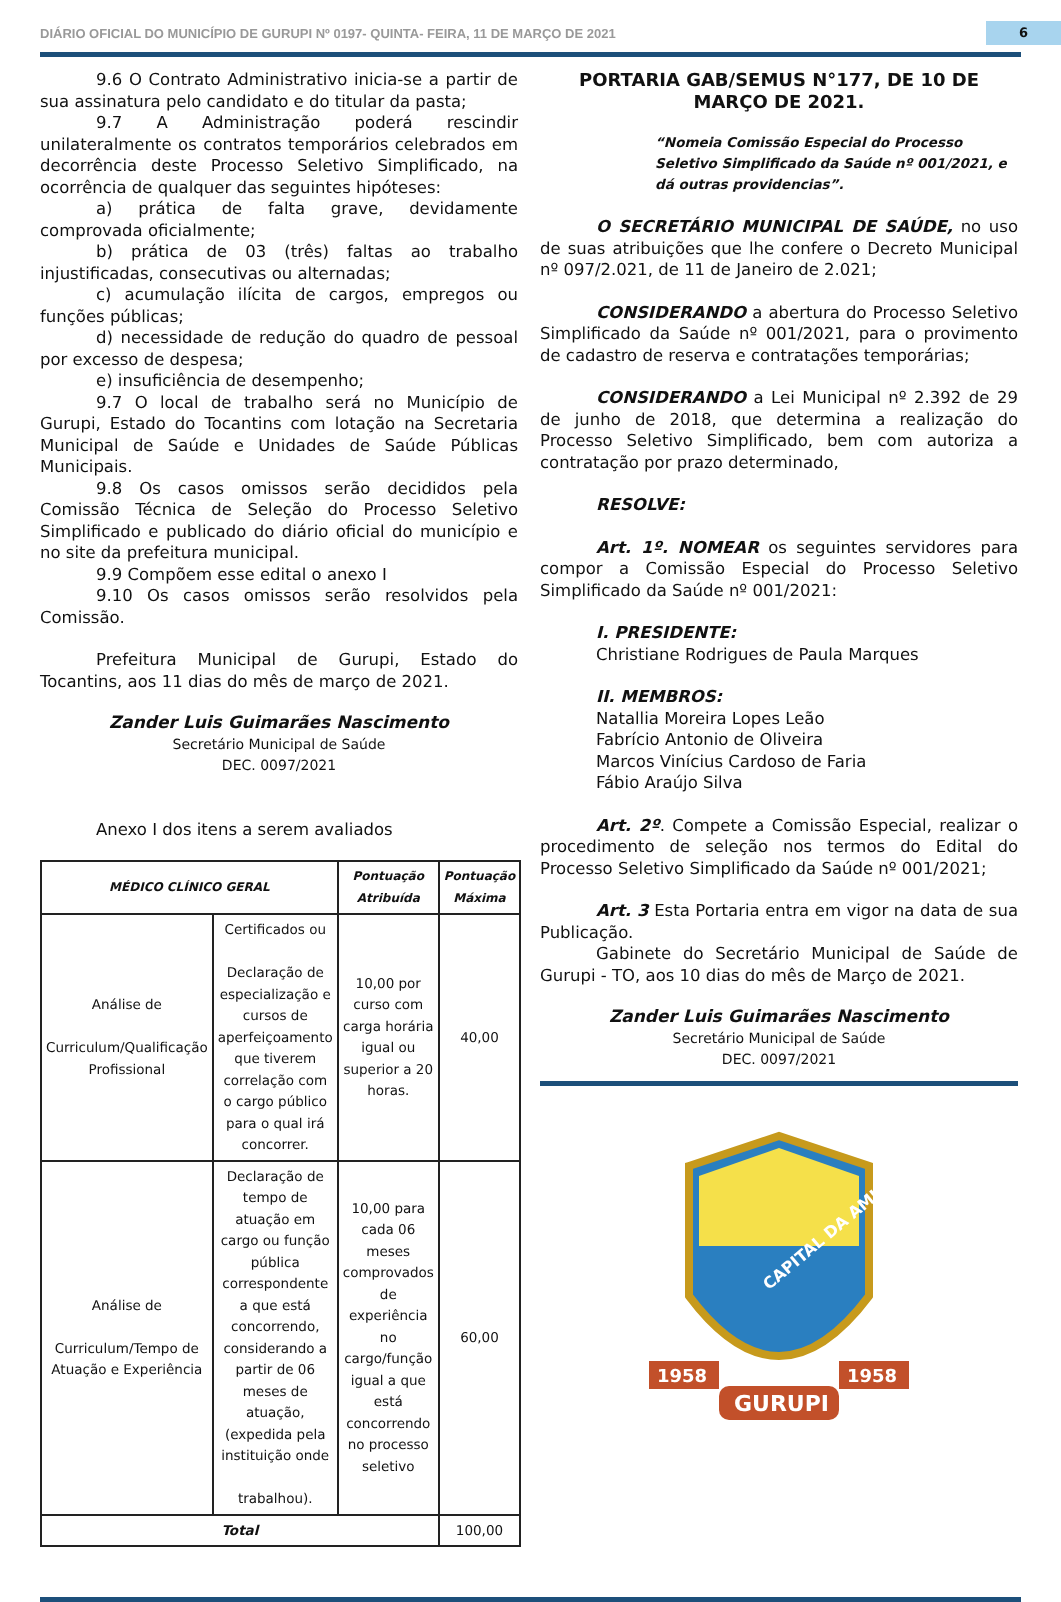DIÁRIO OFICIAL DO MUNICÍPIO DE GURUPI Nº 0197- QUINTA- FEIRA, 11 DE MARÇO DE 2021 6
9.6 O Contrato Administrativo inicia-se a partir de sua assinatura pelo candidato e do titular da pasta;
9.7 A Administração poderá rescindir unilateralmente os contratos temporários celebrados em decorrência deste Processo Seletivo Simplificado, na ocorrência de qualquer das seguintes hipóteses:
a) prática de falta grave, devidamente comprovada oficialmente;
b) prática de 03 (três) faltas ao trabalho injustificadas, consecutivas ou alternadas;
c) acumulação ilícita de cargos, empregos ou funções públicas;
d) necessidade de redução do quadro de pessoal por excesso de despesa;
e) insuficiência de desempenho;
9.7 O local de trabalho será no Município de Gurupi, Estado do Tocantins com lotação na Secretaria Municipal de Saúde e Unidades de Saúde Públicas Municipais.
9.8 Os casos omissos serão decididos pela Comissão Técnica de Seleção do Processo Seletivo Simplificado e publicado do diário oficial do município e no site da prefeitura municipal.
9.9 Compõem esse edital o anexo I
9.10 Os casos omissos serão resolvidos pela Comissão.
Prefeitura Municipal de Gurupi, Estado do Tocantins, aos 11 dias do mês de março de 2021.
Zander Luis Guimarães Nascimento
Secretário Municipal de Saúde
DEC. 0097/2021
Anexo I dos itens a serem avaliados
| MÉDICO CLÍNICO GERAL | | Pontuação Atribuída | Pontuação Máxima |
| --- | --- | --- | --- |
| Análise de Curriculum/Qualificação Profissional | Certificados ou Declaração de especialização e cursos de aperfeiçoamento que tiverem correlação com o cargo público para o qual irá concorrer. | 10,00 por curso com carga horária igual ou superior a 20 horas. | 40,00 |
| Análise de Curriculum/Tempo de Atuação e Experiência | Declaração de tempo de atuação em cargo ou função pública correspondente a que está concorrendo, considerando a partir de 06 meses de atuação, (expedida pela instituição onde trabalhou). | 10,00 para cada 06 meses comprovados de experiência no cargo/função igual a que está concorrendo no processo seletivo | 60,00 |
| Total | | | 100,00 |
PORTARIA GAB/SEMUS N°177, DE 10 DE MARÇO DE 2021.
“Nomeia Comissão Especial do Processo Seletivo Simplificado da Saúde nº 001/2021, e dá outras providencias”.
O SECRETÁRIO MUNICIPAL DE SAÚDE, no uso de suas atribuições que lhe confere o Decreto Municipal nº 097/2.021, de 11 de Janeiro de 2.021;
CONSIDERANDO a abertura do Processo Seletivo Simplificado da Saúde nº 001/2021, para o provimento de cadastro de reserva e contratações temporárias;
CONSIDERANDO a Lei Municipal nº 2.392 de 29 de junho de 2018, que determina a realização do Processo Seletivo Simplificado, bem com autoriza a contratação por prazo determinado,
RESOLVE:
Art. 1º. NOMEAR os seguintes servidores para compor a Comissão Especial do Processo Seletivo Simplificado da Saúde nº 001/2021:
I. PRESIDENTE:
Christiane Rodrigues de Paula Marques
II. MEMBROS:
Natallia Moreira Lopes Leão
Fabrício Antonio de Oliveira
Marcos Vinícius Cardoso de Faria
Fábio Araújo Silva
Art. 2º. Compete a Comissão Especial, realizar o procedimento de seleção nos termos do Edital do Processo Seletivo Simplificado da Saúde nº 001/2021;
Art. 3 Esta Portaria entra em vigor na data de sua Publicação.
Gabinete do Secretário Municipal de Saúde de Gurupi - TO, aos 10 dias do mês de Março de 2021.
Zander Luis Guimarães Nascimento
Secretário Municipal de Saúde
DEC. 0097/2021
CAPITAL DA AMIZADE
1958
1958
GURUPI